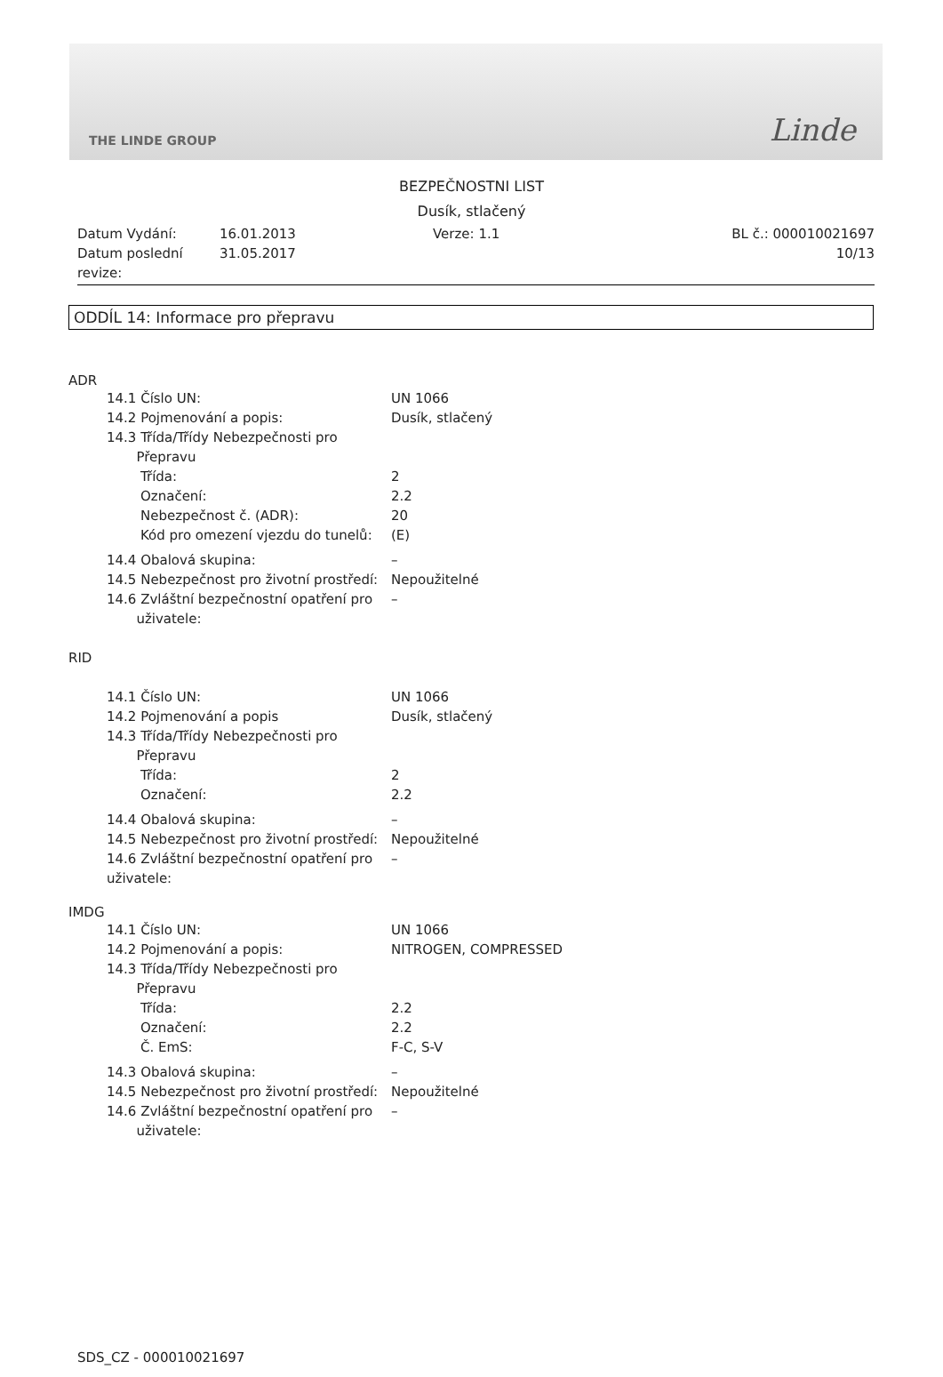THE LINDE GROUP Linde
BEZPEČNOSTNI LIST
Dusík, stlačený
Datum Vydání:
Datum poslední revize:
16.01.2013
31.05.2017
Verze: 1.1 BL č.: 000010021697
10/13
ODDÍL 14: Informace pro přepravu
ADR
14.1 Číslo UN: UN 1066
14.2 Pojmenování a popis: Dusík, stlačený
14.3 Třída/Třídy Nebezpečnosti pro
Přepravu
Třída: 2
Označení: 2.2
Nebezpečnost č. (ADR): 20
Kód pro omezení vjezdu do tunelů:
(E)
14.4 Obalová skupina: –
14.5 Nebezpečnost pro životní prostředí:
Nepoužitelné
14.6 Zvláštní bezpečnostní opatření pro
uživatele:
–
RID
14.1 Číslo UN: UN 1066
14.2 Pojmenování a popis Dusík, stlačený
14.3 Třída/Třídy Nebezpečnosti pro
Přepravu
Třída: 2
Označení: 2.2
14.4 Obalová skupina: –
14.5 Nebezpečnost pro životní prostředí:
Nepoužitelné
14.6 Zvláštní bezpečnostní opatření pro
uživatele:
–
IMDG
14.1 Číslo UN: UN 1066
14.2 Pojmenování a popis: NITROGEN, COMPRESSED
14.3 Třída/Třídy Nebezpečnosti pro
Přepravu
Třída: 2.2
Označení: 2.2
Č. EmS: F-C, S-V
14.3 Obalová skupina: –
14.5 Nebezpečnost pro životní prostředí:
Nepoužitelné
14.6 Zvláštní bezpečnostní opatření pro
uživatele:
–
SDS_CZ - 000010021697